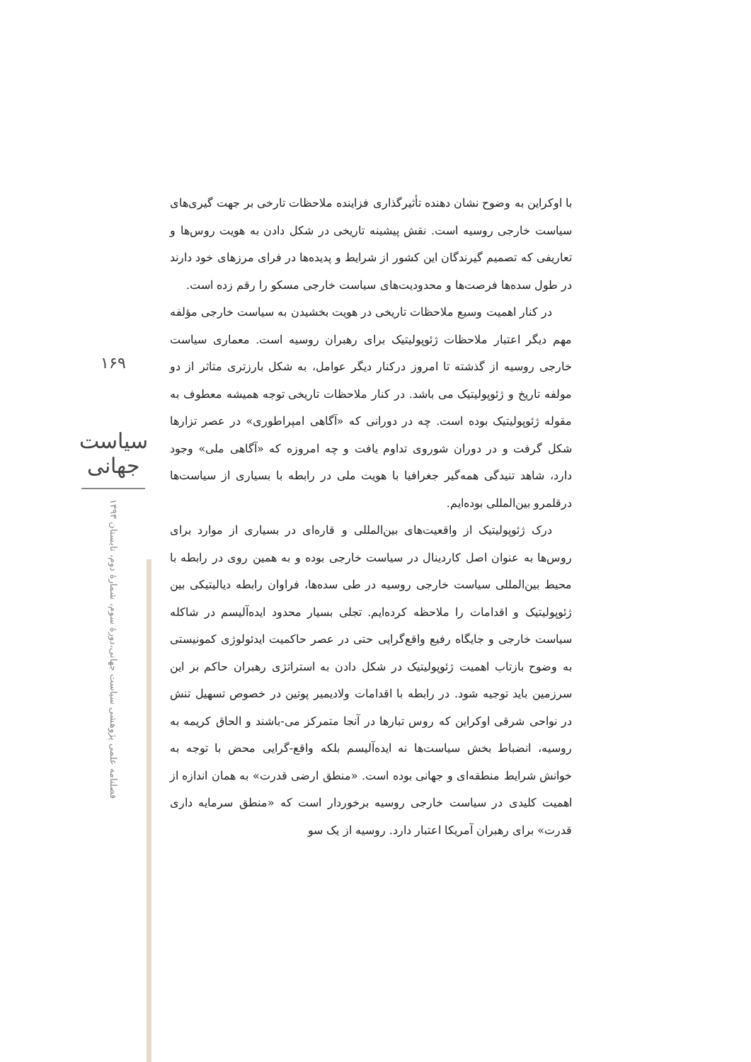۱۶۹
سیاست جهانی
فصلنامه علمی پژوهشی سیاست جهانی،دورهٔ سوم، شمارهٔ دوم، تابستان ۱۳۹۳
با اوکراین به وضوح نشان دهنده تأثیرگذاری فزاینده ملاحظات تارخی بر جهت گیری‌های سیاست خارجی روسیه است. نقش پیشینه تاریخی در شکل دادن به هویت روس‌ها و تعاریفی که تصمیم گیرندگان این کشور از شرایط و پدیده‌ها در فرای مرزهای خود دارند در طول سده‌ها فرصت‌ها و محدودیت‌های سیاست خارجی مسکو را رقم زده است.
در کنار اهمیت وسیع ملاحظات تاریخی در هویت بخشیدن به سیاست خارجی مؤلفه مهم دیگر اعتبار ملاحظات ژئوپولیتیک برای رهبران روسیه است. معماری سیاست خارجی روسیه از گذشته تا امروز درکنار دیگر عوامل، به شکل بارزتری متاثر از دو مولفه تاریخ و ژئوپولیتیک می باشد. در کنار ملاحظات تاریخی توجه همیشه معطوف به مقوله ژئوپولیتیک بوده است. چه در دورانی که «آگاهی امپراطوری» در عصر تزارها شکل گرفت و در دوران شوروی تداوم یافت و چه امروزه که «آگاهی ملی» وجود دارد، شاهد تنیدگی همه‌گیر جغرافیا با هویت ملی در رابطه با بسیاری از سیاست‌ها درقلمرو بین‌المللی بوده‌ایم.
درک ژئوپولیتیک از واقعیت‌های بین‌المللی و قاره‌ای در بسیاری از موارد برای روس‌ها به عنوان اصل کاردینال در سیاست خارجی بوده و به همین روی در رابطه با محیط بین‌المللی سیاست خارجی روسیه در طی سده‌ها، فراوان رابطه دیالیتیکی بین ژئوپولیتیک و اقدامات را ملاحظه کرده‌ایم. تجلی بسیار محدود ایده‌آلیسم در شاکله سیاست خارجی و جایگاه رفیع واقع‌گرایی حتی در عصر حاکمیت ایدئولوژی کمونیستی به وضوح بازتاب اهمیت ژئوپولیتیک در شکل دادن به استراتژی رهبران حاکم بر این سرزمین باید توجیه شود. در رابطه با اقدامات ولادیمیر پوتین در خصوص تسهیل تنش در نواحی شرقی اوکراین که روس تبارها در آنجا متمرکز می-باشند و الحاق کریمه به روسیه، انضباط بخش سیاست‌ها نه ایده‌آلیسم بلکه واقع-گرایی محض با توجه به خوانش شرایط منطقه‌ای و جهانی بوده است. «منطق ارضی قدرت» به همان اندازه از اهمیت کلیدی در سیاست خارجی روسیه برخوردار است که «منطق سرمایه داری قدرت» برای رهبران آمریکا اعتبار دارد. روسیه از یک سو